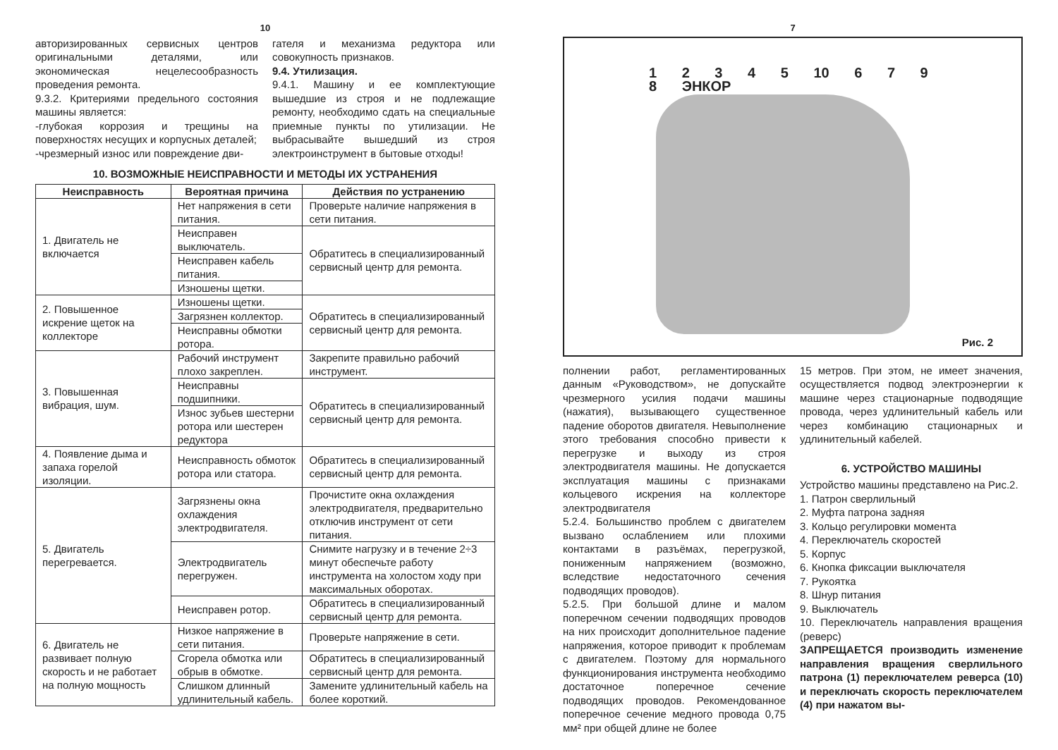10
авторизированных сервисных центров оригинальными деталями, или экономическая нецелесообразность проведения ремонта.
9.3.2. Критериями предельного состояния машины является:
-глубокая коррозия и трещины на поверхностях несущих и корпусных деталей;
-чрезмерный износ или повреждение дви-
гателя и механизма редуктора или совокупность признаков.
9.4. Утилизация.
9.4.1. Машину и ее комплектующие вышедшие из строя и не подлежащие ремонту, необходимо сдать на специальные приемные пункты по утилизации. Не выбрасывайте вышедший из строя электроинструмент в бытовые отходы!
10. ВОЗМОЖНЫЕ НЕИСПРАВНОСТИ И МЕТОДЫ ИХ УСТРАНЕНИЯ
| Неисправность | Вероятная причина | Действия по устранению |
| --- | --- | --- |
| 1. Двигатель не включается | Нет напряжения в сети питания. | Проверьте наличие напряжения в сети питания. |
| | Неисправен выключатель. | Обратитесь в специализированный сервисный центр для ремонта. |
| | Неисправен кабель питания. | |
| | Изношены щетки. | |
| 2. Повышенное искрение щеток на коллекторе | Изношены щетки. | Обратитесь в специализированный сервисный центр для ремонта. |
| | Загрязнен коллектор. | |
| | Неисправны обмотки ротора. | |
| 3. Повышенная вибрация, шум. | Рабочий инструмент плохо закреплен. | Закрепите правильно рабочий инструмент. |
| | Неисправны подшипники. | Обратитесь в специализированный сервисный центр для ремонта. |
| | Износ зубьев шестерни ротора или шестерен редуктора | |
| 4. Появление дыма и запаха горелой изоляции. | Неисправность обмоток ротора или статора. | Обратитесь в специализированный сервисный центр для ремонта. |
| 5. Двигатель перегревается. | Загрязнены окна охлаждения электродвигателя. | Прочистите окна охлаждения электродвигателя, предварительно отключив инструмент от сети питания. |
| | Электродвигатель перегружен. | Снимите нагрузку и в течение 2÷3 минут обеспечьте работу инструмента на холостом ходу при максимальных оборотах. |
| | Неисправен ротор. | Обратитесь в специализированный сервисный центр для ремонта. |
| 6. Двигатель не развивает полную скорость и не работает на полную мощность | Низкое напряжение в сети питания. | Проверьте напряжение в сети. |
| | Сгорела обмотка или обрыв в обмотке. | Обратитесь в специализированный сервисный центр для ремонта. |
| | Слишком длинный удлинительный кабель. | Замените удлинительный кабель на более короткий. |
7
1 2 3 4 5 10 6 7 9 8 ЭНКОР
Рис. 2
полнении работ, регламентированных данным «Руководством», не допускайте чрезмерного усилия подачи машины (нажатия), вызывающего существенное падение оборотов двигателя. Невыполнение этого требования способно привести к перегрузке и выходу из строя электродвигателя машины. Не допускается эксплуатация машины с признаками кольцевого искрения на коллекторе электродвигателя
5.2.4. Большинство проблем с двигателем вызвано ослаблением или плохими контактами в разъёмах, перегрузкой, пониженным напряжением (возможно, вследствие недостаточного сечения подводящих проводов).
5.2.5. При большой длине и малом поперечном сечении подводящих проводов на них происходит дополнительное падение напряжения, которое приводит к проблемам с двигателем. Поэтому для нормального функционирования инструмента необходимо достаточное поперечное сечение подводящих проводов. Рекомендованное поперечное сечение медного провода 0,75 мм² при общей длине не более
15 метров. При этом, не имеет значения, осуществляется подвод электроэнергии к машине через стационарные подводящие провода, через удлинительный кабель или через комбинацию стационарных и удлинительный кабелей.
6. УСТРОЙСТВО МАШИНЫ
Устройство машины представлено на Рис.2.
1. Патрон сверлильный
2. Муфта патрона задняя
3. Кольцо регулировки момента
4. Переключатель скоростей
5. Корпус
6. Кнопка фиксации выключателя
7. Рукоятка
8. Шнур питания
9. Выключатель
10. Переключатель направления вращения (реверс)
ЗАПРЕЩАЕТСЯ производить изменение направления вращения сверлильного патрона (1) переключателем реверса (10) и переключать скорость переключателем (4) при нажатом вы-